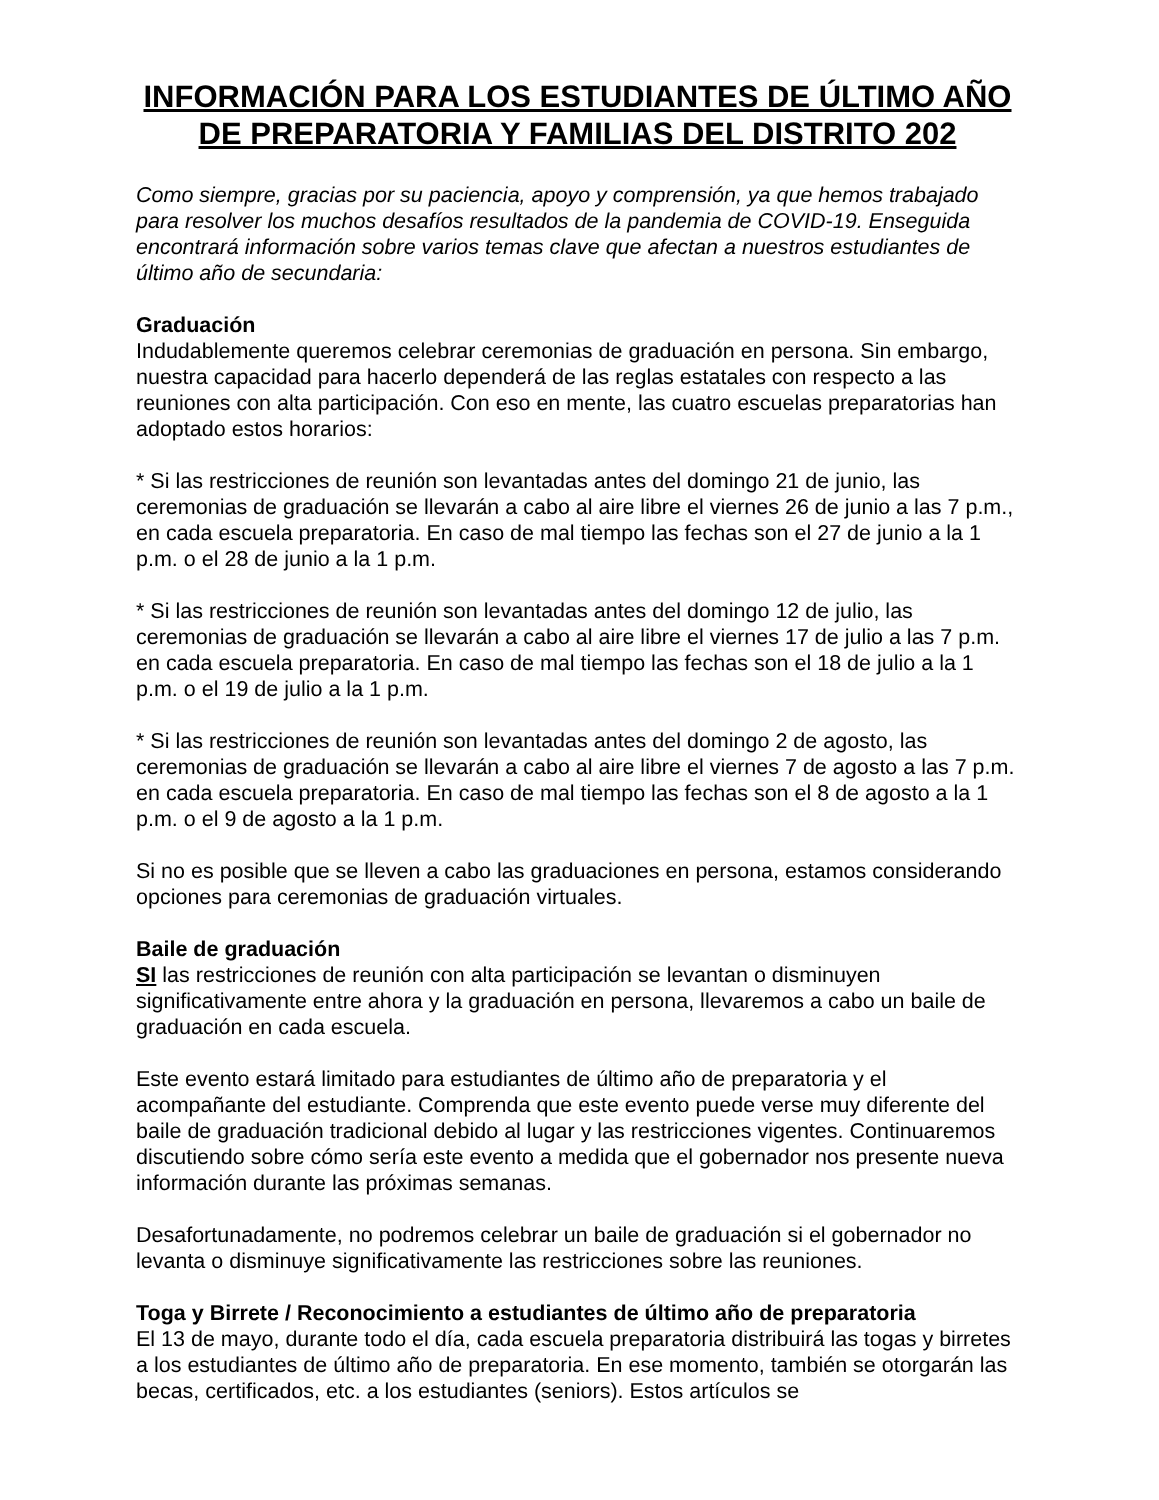INFORMACIÓN PARA LOS ESTUDIANTES DE ÚLTIMO AÑO DE PREPARATORIA Y FAMILIAS DEL DISTRITO 202
Como siempre, gracias por su paciencia, apoyo y comprensión, ya que hemos trabajado para resolver los muchos desafíos resultados de la pandemia de COVID-19. Enseguida encontrará información sobre varios temas clave que afectan a nuestros estudiantes de último año de secundaria:
Graduación
Indudablemente queremos celebrar ceremonias de graduación en persona. Sin embargo, nuestra capacidad para hacerlo dependerá de las reglas estatales con respecto a las reuniones con alta participación. Con eso en mente, las cuatro escuelas preparatorias han adoptado estos horarios:
* Si las restricciones de reunión son levantadas antes del domingo 21 de junio, las ceremonias de graduación se llevarán a cabo al aire libre el viernes 26 de junio a las 7 p.m., en cada escuela preparatoria. En caso de mal tiempo las fechas son el 27 de junio a la 1 p.m. o el 28 de junio a la 1 p.m.
* Si las restricciones de reunión son levantadas antes del domingo 12 de julio, las ceremonias de graduación se llevarán a cabo al aire libre el viernes 17 de julio a las 7 p.m. en cada escuela preparatoria. En caso de mal tiempo las fechas son el 18 de julio a la 1 p.m. o el 19 de julio a la 1 p.m.
* Si las restricciones de reunión son levantadas antes del domingo 2 de agosto, las ceremonias de graduación se llevarán a cabo al aire libre el viernes 7 de agosto a las 7 p.m. en cada escuela preparatoria. En caso de mal tiempo las fechas son el 8 de agosto a la 1 p.m. o el 9 de agosto a la 1 p.m.
Si no es posible que se lleven a cabo las graduaciones en persona, estamos considerando opciones para ceremonias de graduación virtuales.
Baile de graduación
SI las restricciones de reunión con alta participación se levantan o disminuyen significativamente entre ahora y la graduación en persona, llevaremos a cabo un baile de graduación en cada escuela.
Este evento estará limitado para estudiantes de último año de preparatoria y el acompañante del estudiante. Comprenda que este evento puede verse muy diferente del baile de graduación tradicional debido al lugar y las restricciones vigentes. Continuaremos discutiendo sobre cómo sería este evento a medida que el gobernador nos presente nueva información durante las próximas semanas.
Desafortunadamente, no podremos celebrar un baile de graduación si el gobernador no levanta o disminuye significativamente las restricciones sobre las reuniones.
Toga y Birrete / Reconocimiento a estudiantes de último año de preparatoria
El 13 de mayo, durante todo el día, cada escuela preparatoria distribuirá las togas y birretes a los estudiantes de último año de preparatoria. En ese momento, también se otorgarán las becas, certificados, etc. a los estudiantes (seniors). Estos artículos se